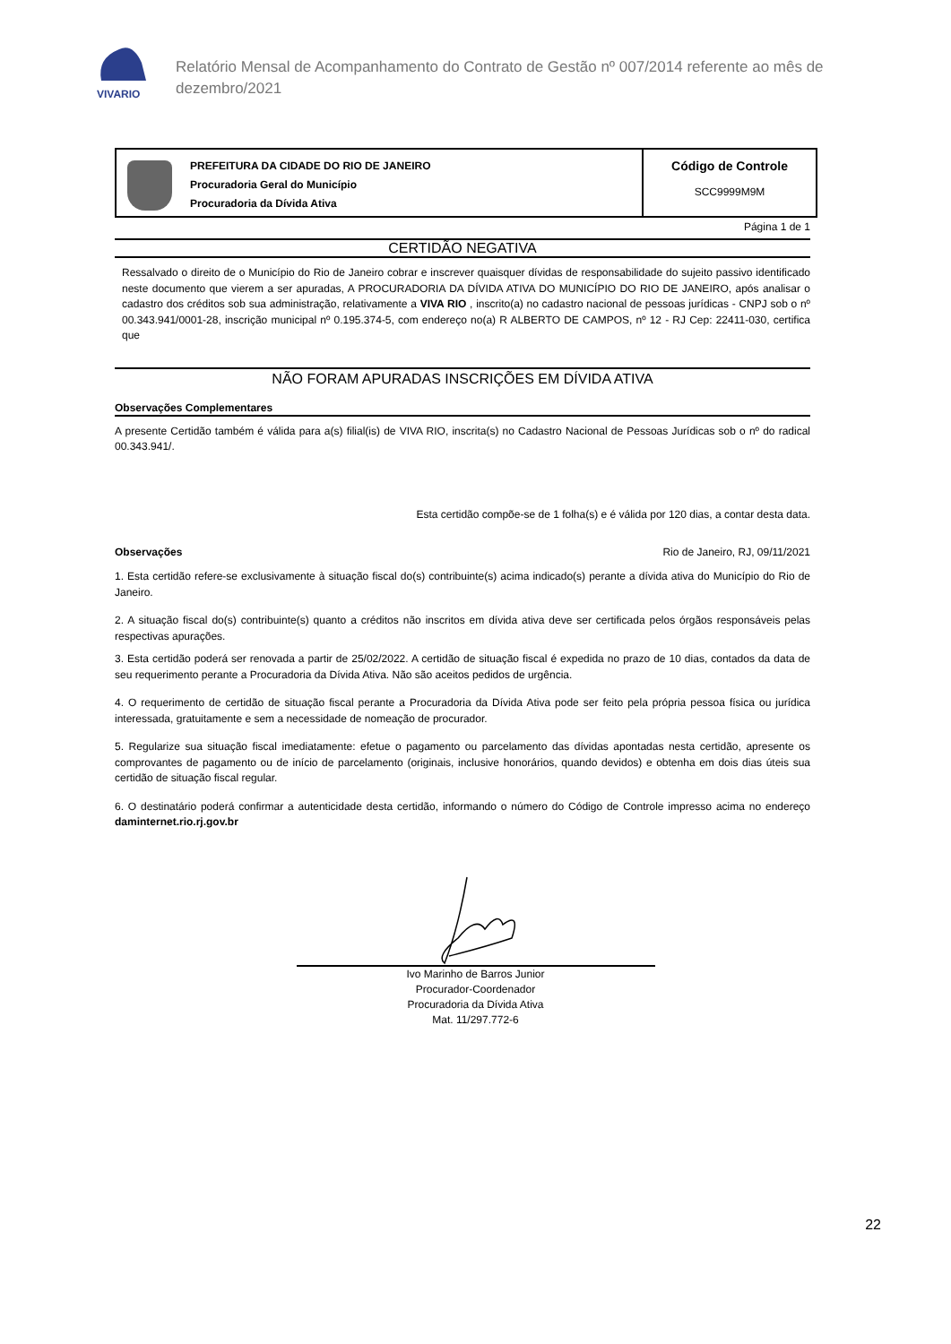VIVARIO
Relatório Mensal de Acompanhamento do Contrato de Gestão nº 007/2014 referente ao mês de dezembro/2021
PREFEITURA DA CIDADE DO RIO DE JANEIRO
Procuradoria Geral do Município
Procuradoria da Dívida Ativa
Código de Controle
SCC9999M9M
Página 1 de 1
CERTIDÃO NEGATIVA
Ressalvado o direito de o Município do Rio de Janeiro cobrar e inscrever quaisquer dívidas de responsabilidade do sujeito passivo identificado neste documento que vierem a ser apuradas, A PROCURADORIA DA DÍVIDA ATIVA DO MUNICÍPIO DO RIO DE JANEIRO, após analisar o cadastro dos créditos sob sua administração, relativamente a VIVA RIO , inscrito(a) no cadastro nacional de pessoas jurídicas - CNPJ sob o nº 00.343.941/0001-28, inscrição municipal nº 0.195.374-5, com endereço no(a) R ALBERTO DE CAMPOS, nº 12 - RJ Cep: 22411-030, certifica que
NÃO FORAM APURADAS INSCRIÇÕES EM DÍVIDA ATIVA
Observações Complementares
A presente Certidão também é válida para a(s) filial(is) de VIVA RIO, inscrita(s) no Cadastro Nacional de Pessoas Jurídicas sob o nº do radical 00.343.941/.
Esta certidão compõe-se de 1 folha(s) e é válida por 120 dias, a contar desta data.
Observações Rio de Janeiro, RJ, 09/11/2021
1. Esta certidão refere-se exclusivamente à situação fiscal do(s) contribuinte(s) acima indicado(s) perante a dívida ativa do Município do Rio de Janeiro.
2. A situação fiscal do(s) contribuinte(s) quanto a créditos não inscritos em dívida ativa deve ser certificada pelos órgãos responsáveis pelas respectivas apurações.
3. Esta certidão poderá ser renovada a partir de 25/02/2022. A certidão de situação fiscal é expedida no prazo de 10 dias, contados da data de seu requerimento perante a Procuradoria da Dívida Ativa. Não são aceitos pedidos de urgência.
4. O requerimento de certidão de situação fiscal perante a Procuradoria da Dívida Ativa pode ser feito pela própria pessoa física ou jurídica interessada, gratuitamente e sem a necessidade de nomeação de procurador.
5. Regularize sua situação fiscal imediatamente: efetue o pagamento ou parcelamento das dívidas apontadas nesta certidão, apresente os comprovantes de pagamento ou de início de parcelamento (originais, inclusive honorários, quando devidos) e obtenha em dois dias úteis sua certidão de situação fiscal regular.
6. O destinatário poderá confirmar a autenticidade desta certidão, informando o número do Código de Controle impresso acima no endereço daminternet.rio.rj.gov.br
Ivo Marinho de Barros Junior
Procurador-Coordenador
Procuradoria da Dívida Ativa
Mat. 11/297.772-6
22